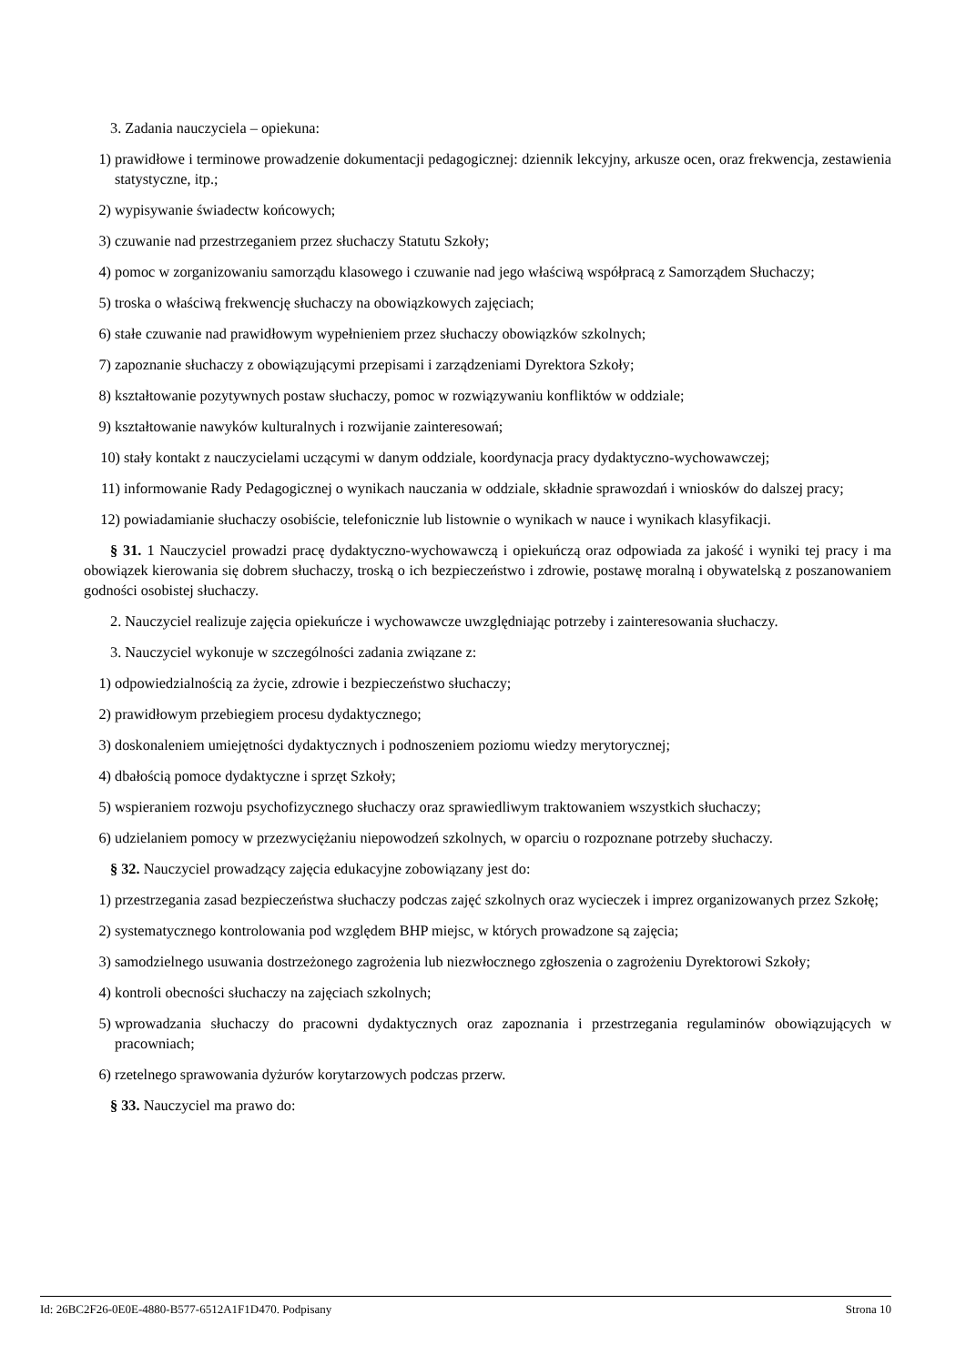3. Zadania nauczyciela – opiekuna:
1) prawidłowe i terminowe prowadzenie dokumentacji pedagogicznej: dziennik lekcyjny, arkusze ocen, oraz frekwencja, zestawienia statystyczne, itp.;
2) wypisywanie świadectw końcowych;
3) czuwanie nad przestrzeganiem przez słuchaczy Statutu Szkoły;
4) pomoc w zorganizowaniu samorządu klasowego i czuwanie nad jego właściwą współpracą z Samorządem Słuchaczy;
5) troska o właściwą frekwencję słuchaczy na obowiązkowych zajęciach;
6) stałe czuwanie nad prawidłowym wypełnieniem przez słuchaczy obowiązków szkolnych;
7) zapoznanie słuchaczy z obowiązującymi przepisami i zarządzeniami Dyrektora Szkoły;
8) kształtowanie pozytywnych postaw słuchaczy, pomoc w rozwiązywaniu konfliktów w oddziale;
9) kształtowanie nawyków kulturalnych i rozwijanie zainteresowań;
10) stały kontakt z nauczycielami uczącymi w danym oddziale, koordynacja pracy dydaktyczno-wychowawczej;
11) informowanie Rady Pedagogicznej o wynikach nauczania w oddziale, składnie sprawozdań i wniosków do dalszej pracy;
12) powiadamianie słuchaczy osobiście, telefonicznie lub listownie o wynikach w nauce i wynikach klasyfikacji.
§ 31. 1 Nauczyciel prowadzi pracę dydaktyczno-wychowawczą i opiekuńczą oraz odpowiada za jakość i wyniki tej pracy i ma obowiązek kierowania się dobrem słuchaczy, troską o ich bezpieczeństwo i zdrowie, postawę moralną i obywatelską z poszanowaniem godności osobistej słuchaczy.
2. Nauczyciel realizuje zajęcia opiekuńcze i wychowawcze uwzględniając potrzeby i zainteresowania słuchaczy.
3. Nauczyciel wykonuje w szczególności zadania związane z:
1) odpowiedzialnością za życie, zdrowie i bezpieczeństwo słuchaczy;
2) prawidłowym przebiegiem procesu dydaktycznego;
3) doskonaleniem umiejętności dydaktycznych i podnoszeniem poziomu wiedzy merytorycznej;
4) dbałością pomoce dydaktyczne i sprzęt Szkoły;
5) wspieraniem rozwoju psychofizycznego słuchaczy oraz sprawiedliwym traktowaniem wszystkich słuchaczy;
6) udzielaniem pomocy w przezwyciężaniu niepowodzeń szkolnych, w oparciu o rozpoznane potrzeby słuchaczy.
§ 32. Nauczyciel prowadzący zajęcia edukacyjne zobowiązany jest do:
1) przestrzegania zasad bezpieczeństwa słuchaczy podczas zajęć szkolnych oraz wycieczek i imprez organizowanych przez Szkołę;
2) systematycznego kontrolowania pod względem BHP miejsc, w których prowadzone są zajęcia;
3) samodzielnego usuwania dostrzeżonego zagrożenia lub niezwłocznego zgłoszenia o zagrożeniu Dyrektorowi Szkoły;
4) kontroli obecności słuchaczy na zajęciach szkolnych;
5) wprowadzania słuchaczy do pracowni dydaktycznych oraz zapoznania i przestrzegania regulaminów obowiązujących w pracowniach;
6) rzetelnego sprawowania dyżurów korytarzowych podczas przerw.
§ 33. Nauczyciel ma prawo do:
Id: 26BC2F26-0E0E-4880-B577-6512A1F1D470. Podpisany Strona 10